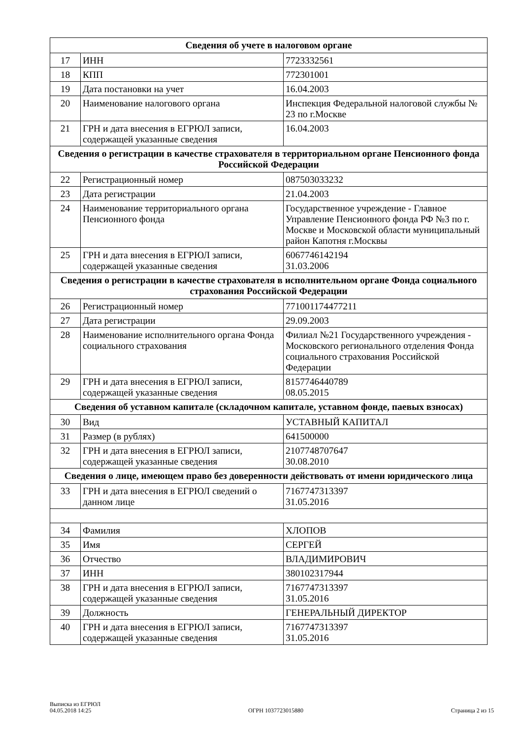| Сведения об учете в налоговом органе | | |
| --- | --- | --- |
| 17 | ИНН | 7723332561 |
| 18 | КПП | 772301001 |
| 19 | Дата постановки на учет | 16.04.2003 |
| 20 | Наименование налогового органа | Инспекция Федеральной налоговой службы № 23 по г.Москве |
| 21 | ГРН и дата внесения в ЕГРЮЛ записи, содержащей указанные сведения | 16.04.2003 |
| Сведения о регистрации в качестве страхователя в территориальном органе Пенсионного фонда Российской Федерации | | |
| 22 | Регистрационный номер | 087503033232 |
| 23 | Дата регистрации | 21.04.2003 |
| 24 | Наименование территориального органа Пенсионного фонда | Государственное учреждение - Главное Управление Пенсионного фонда РФ №3 по г. Москве и Московской области муниципальный район Капотня г.Москвы |
| 25 | ГРН и дата внесения в ЕГРЮЛ записи, содержащей указанные сведения | 6067746142194 31.03.2006 |
| Сведения о регистрации в качестве страхователя в исполнительном органе Фонда социального страхования Российской Федерации | | |
| 26 | Регистрационный номер | 771001174477211 |
| 27 | Дата регистрации | 29.09.2003 |
| 28 | Наименование исполнительного органа Фонда социального страхования | Филиал №21 Государственного учреждения - Московского регионального отделения Фонда социального страхования Российской Федерации |
| 29 | ГРН и дата внесения в ЕГРЮЛ записи, содержащей указанные сведения | 8157746440789 08.05.2015 |
| Сведения об уставном капитале (складочном капитале, уставном фонде, паевых взносах) | | |
| 30 | Вид | УСТАВНЫЙ КАПИТАЛ |
| 31 | Размер (в рублях) | 641500000 |
| 32 | ГРН и дата внесения в ЕГРЮЛ записи, содержащей указанные сведения | 2107748707647 30.08.2010 |
| Сведения о лице, имеющем право без доверенности действовать от имени юридического лица | | |
| 33 | ГРН и дата внесения в ЕГРЮЛ сведений о данном лице | 7167747313397 31.05.2016 |
| 34 | Фамилия | ХЛОПОВ |
| 35 | Имя | СЕРГЕЙ |
| 36 | Отчество | ВЛАДИМИРОВИЧ |
| 37 | ИНН | 380102317944 |
| 38 | ГРН и дата внесения в ЕГРЮЛ записи, содержащей указанные сведения | 7167747313397 31.05.2016 |
| 39 | Должность | ГЕНЕРАЛЬНЫЙ ДИРЕКТОР |
| 40 | ГРН и дата внесения в ЕГРЮЛ записи, содержащей указанные сведения | 7167747313397 31.05.2016 |
Выписка из ЕГРЮЛ
04.05.2018 14:25
ОГРН 1037723015880
Страница 2 из 15